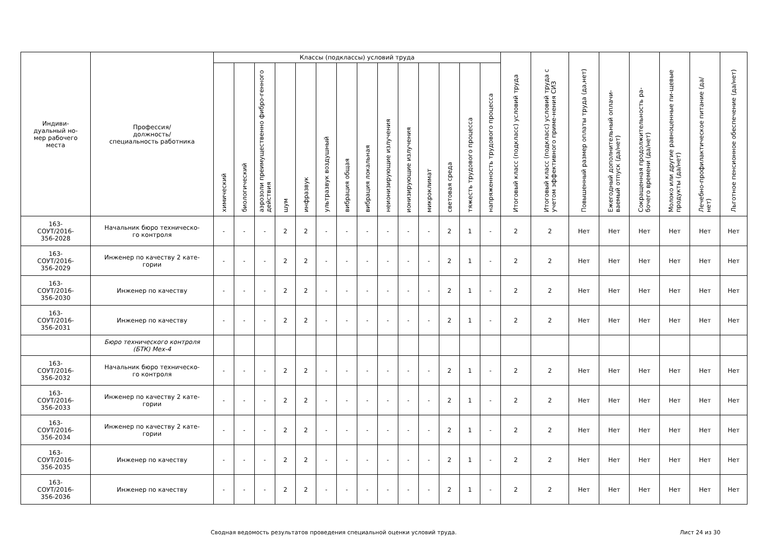| Индиви- дуальный но- мер рабочего места | Профессия/ должность/ специальность работника | Классы (подклассы) условий труда | | | | | | | | | | | | | | Итоговый класс (подкласс) условий труда | Итоговый класс (подкласс) условий труда с учетом эффективного приме-нения СИЗ | Повышенный размер оплаты труда (да,нет) | Ежегодный дополнительный оплачи-ваемый отпуск (да/нет) | Сокращенная продолжительность ра-бочего времени (да/нет) | Молоко или другие равноценные пи-щевые продукты (да/нет) | Лечебно-профилактическое питание (да/нет) | Льготное пенсионное обеспечение (да/нет) |
| --- | --- | --- | --- | --- | --- | --- | --- | --- | --- | --- | --- | --- | --- | --- | --- | --- | --- | --- | --- | --- | --- | --- | --- |
| | | химический | биологический | аэрозоли преимущественно фибро-генного действия | шум | инфразвук | ультразвук воздушный | вибрация общая | вибрация локальная | неионизирующие излучения | ионизирующие излучения | микроклимат | световая среда | тяжесть трудового процесса | напряженность трудового процесса | | | | | | | | |
| 163- СОУТ/2016- 356-2028 | Начальник бюро техническо- го контроля | - | - | - | 2 | 2 | - | - | - | - | - | - | 2 | 1 | - | 2 | 2 | Нет | Нет | Нет | Нет | Нет | Нет |
| 163- СОУТ/2016- 356-2029 | Инженер по качеству 2 кате- гории | - | - | - | 2 | 2 | - | - | - | - | - | - | 2 | 1 | - | 2 | 2 | Нет | Нет | Нет | Нет | Нет | Нет |
| 163- СОУТ/2016- 356-2030 | Инженер по качеству | - | - | - | 2 | 2 | - | - | - | - | - | - | 2 | 1 | - | 2 | 2 | Нет | Нет | Нет | Нет | Нет | Нет |
| 163- СОУТ/2016- 356-2031 | Инженер по качеству | - | - | - | 2 | 2 | - | - | - | - | - | - | 2 | 1 | - | 2 | 2 | Нет | Нет | Нет | Нет | Нет | Нет |
| | Бюро технического контроля (БТК) Мех-4 | | | | | | | | | | | | | | | | | | | | | | |
| 163- СОУТ/2016- 356-2032 | Начальник бюро техническо- го контроля | - | - | - | 2 | 2 | - | - | - | - | - | - | 2 | 1 | - | 2 | 2 | Нет | Нет | Нет | Нет | Нет | Нет |
| 163- СОУТ/2016- 356-2033 | Инженер по качеству 2 кате- гории | - | - | - | 2 | 2 | - | - | - | - | - | - | 2 | 1 | - | 2 | 2 | Нет | Нет | Нет | Нет | Нет | Нет |
| 163- СОУТ/2016- 356-2034 | Инженер по качеству 2 кате- гории | - | - | - | 2 | 2 | - | - | - | - | - | - | 2 | 1 | - | 2 | 2 | Нет | Нет | Нет | Нет | Нет | Нет |
| 163- СОУТ/2016- 356-2035 | Инженер по качеству | - | - | - | 2 | 2 | - | - | - | - | - | - | 2 | 1 | - | 2 | 2 | Нет | Нет | Нет | Нет | Нет | Нет |
| 163- СОУТ/2016- 356-2036 | Инженер по качеству | - | - | - | 2 | 2 | - | - | - | - | - | - | 2 | 1 | - | 2 | 2 | Нет | Нет | Нет | Нет | Нет | Нет |
Сводная ведомость результатов проведения специальной оценки условий труда. Лист 24 из 30